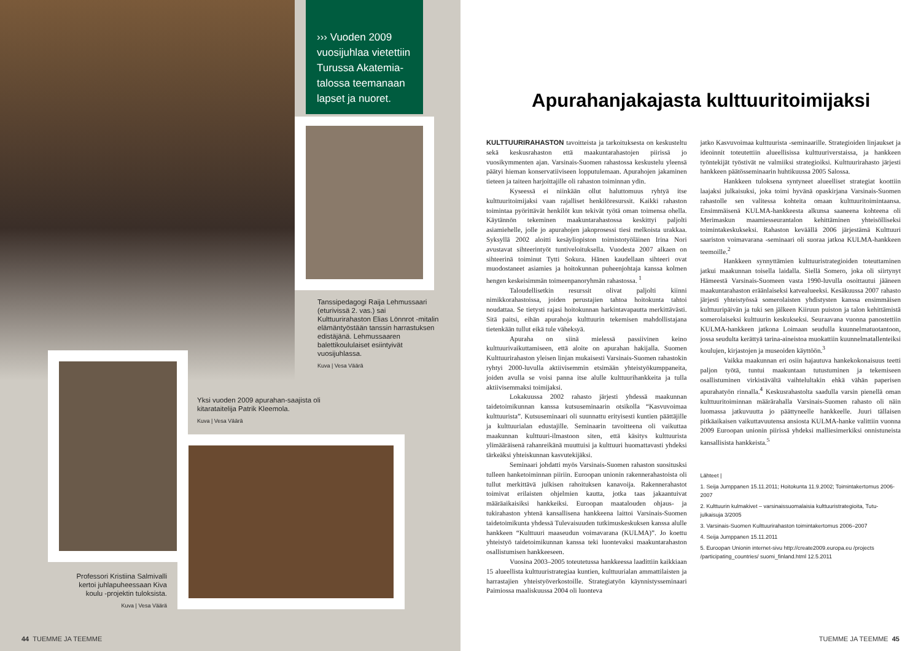››› Vuoden 2009 vuosijuhlaa vietettiin Turussa Akatemia-talossa teemanaan lapset ja nuoret.
Tanssipedagogi Raija Lehmussaari (eturivissä 2. vas.) sai Kulttuurirahaston Elias Lönnrot -mitalin elämäntyöstään tanssin harrastuksen edistäjänä. Lehmussaaren balettikoululaiset esiintyivät vuosijuhlassa.
Kuva | Vesa Väärä
Yksi vuoden 2009 apurahan-saajista oli kitarataitelija Patrik Kleemola.
Kuva | Vesa Väärä
Professori Kristiina Salmivalli kertoi juhlapuheessaan Kiva koulu -projektin tuloksista.
Kuva | Vesa Väärä
44 TUEMME JA TEEMME
Apurahanjakajasta kulttuuritoimijaksi
KULTTUURIRAHASTON tavoitteista ja tarkoituksesta on keskusteltu sekä keskusrahaston että maakuntarahastojen piirissä jo vuosikymmenten ajan. Varsinais-Suomen rahastossa keskustelu yleensä päätyi hieman konservatiiviseen lopputulemaan. Apurahojen jakaminen tieteen ja taiteen harjoittajille oli rahaston toiminnan ydin.
Kyseessä ei niinkään ollut haluttomuus ryhtyä itse kulttuuritoimijaksi vaan rajalliset henkilöresurssit. Kaikki rahaston toimintaa pyörittävät henkilöt kun tekivät työtä oman toimensa ohella. Käytännön tekeminen maakuntarahastossa keskittyi paljolti asiamiehelle, jolle jo apurahojen jakoprosessi tiesi melkoista urakkaa. Syksyllä 2002 aloitti kesäyliopiston toimistotyöläinen Irina Nori avustavat sihteerintyöt tuntiveloituksella. Vuodesta 2007 alkaen on sihteerinä toiminut Tytti Sokura. Hänen kaudellaan sihteeri ovat muodostaneet asiamies ja hoitokunnan puheenjohtaja kanssa kolmen hengen keskeisimmän toimeenpanoryhmän rahastossa. <sup>1</sup>
Taloudellisetkin resurssit olivat paljolti kiinni nimikkorahastoissa, joiden perustajien tahtoa hoitokunta tahtoi noudattaa. Se tietysti rajasi hoitokunnan harkintavapautta merkittävästi. Sitä paitsi, eihän apurahoja kulttuurin tekemisen mahdollistajana tietenkään tullut eikä tule väheksyä.
Apuraha on siinä mielessä passiivinen keino kulttuurivaikuttamiseen, että aloite on apurahan hakijalla. Suomen Kulttuurirahaston yleisen linjan mukaisesti Varsinais-Suomen rahastokin ryhtyi 2000-luvulla aktiivisemmin etsimään yhteistyökumppaneita, joiden avulla se voisi panna itse alulle kulttuurihankkeita ja tulla aktiivisemmaksi toimijaksi.
Lokakuussa 2002 rahasto järjesti yhdessä maakunnan taidetoimikunnan kanssa kutsuseminaarin otsikolla “Kasvuvoimaa kulttuurista”. Kutsuseminaari oli suunnattu erityisesti kuntien päättäjille ja kulttuurialan edustajille. Seminaarin tavoitteena oli vaikuttaa maakunnan kulttuuri-ilmastoon siten, että käsitys kulttuurista ylimääräisenä rahanreikänä muuttuisi ja kulttuuri huomattavasti yhdeksi tärkeäksi yhteiskunnan kasvutekijäksi.
Seminaari johdatti myös Varsinais-Suomen rahaston suositusksi tulleen hanketoiminnan piiriin. Euroopan unionin rakennerahastoista oli tullut merkittävä julkisen rahoituksen kanavoija. Rakennerahastot toimivat erilaisten ohjelmien kautta, jotka taas jakaantuivat määräaikaisiksi hankkeiksi. Euroopan maatalouden ohjaus- ja tukirahaston yhtenä kansallisena hankkeena laittoi Varsinais-Suomen taidetoimikunta yhdessä Tulevaisuuden tutkimuskeskuksen kanssa alulle hankkeen “Kulttuuri maaseudun voimavarana (KULMA)”. Jo koettu yhteistyö taidetoimikunnan kanssa teki luontevaksi maakuntarahaston osallistumisen hankkeeseen.
Vuosina 2003–2005 toteutetussa hankkeessa laadittiin kaikkiaan 15 alueellista kulttuuristrategiaa kuntien, kulttuurialan ammattilaisten ja harrastajien yhteistyöverkostoille. Strategiatyön käynnistysseminaari Paimiossa maaliskuussa 2004 oli luonteva
jatko Kasvuvoimaa kulttuurista -seminaarille. Strategioiden linjaukset ja ideoinnit toteutettiin alueellisissa kulttuuriverstaissa, ja hankkeen työntekijät työstivät ne valmiiksi strategioiksi. Kulttuurirahasto järjesti hankkeen päätösseminaarin huhtikuussa 2005 Salossa.
Hankkeen tuloksena syntyneet alueelliset strategiat koottiin laajaksi julkaisuksi, joka toimi hyvänä opaskirjana Varsinais-Suomen rahastolle sen valitessa kohteita omaan kulttuuritoimintaansa. Ensimmäisenä KULMA-hankkeesta alkunsa saaneena kohteena oli Merimaskun maamiesseurantalon kehittäminen yhteisölliseksi toimintakeskukseksi. Rahaston keväällä 2006 järjestämä Kulttuuri saariston voimavarana -seminaari oli suoraa jatkoa KULMA-hankkeen teemoille.<sup>2</sup>
Hankkeen synnyttämien kulttuuristrategioiden toteuttaminen jatkui maakunnan toisella laidalla. Siellä Somero, joka oli siirtynyt Hämeestä Varsinais-Suomeen vasta 1990-luvulla osoittautui jääneen maakuntarahaston eräänlaiseksi katvealueeksi. Kesäkuussa 2007 rahasto järjesti yhteistyössä somerolaisten yhdistysten kanssa ensimmäisen kulttuuripäivän ja tuki sen jälkeen Kiiruun puiston ja talon kehittämistä somerolaiseksi kulttuurin keskukseksi. Seuraavana vuonna panostettiin KULMA-hankkeen jatkona Loimaan seudulla kuunnelmatuotantoon, jossa seudulta kerättyä tarina-aineistoa muokattiin kuunnelmatallenteiksi koulujen, kirjastojen ja museoiden käyttöön.<sup>3</sup>
Vaikka maakunnan eri osiin hajautuva hankekokonaisuus teetti paljon työtä, tuntui maakuntaan tutustuminen ja tekemiseen osallistuminen virkistävältä vaihtelultakin ehkä vähän paperisen apurahatyön rinnalla.<sup>4</sup> Keskusrahastolta saadulla varsin pienellä oman kulttuuritoiminnan määrärahalla Varsinais-Suomen rahasto oli näin luomassa jatkuvuutta jo päättyneelle hankkeelle. Juuri tällaisen pitkäaikaisen vaikuttavuutensa ansiosta KULMA-hanke valittiin vuonna 2009 Euroopan unionin piirissä yhdeksi malliesimerkiksi onnistuneista kansallisista hankkeista.<sup>5</sup>
Lähteet |
1. Seija Jumppanen 15.11.2011; Hoitokunta 11.9.2002; Toimintakertomus 2006-2007
2. Kulttuurin kulmakivet – varsinaissuomalaisia kulttuuristrategioita, Tutu-julkaisuja 3/2005
3. Varsinais-Suomen Kulttuurirahaston toimintakertomus 2006–2007
4. Seija Jumppanen 15.11.2011
5. Euroopan Unionin internet-sivu http://create2009.europa.eu /projects /participating_countries/ suomi_finland.html 12.5.2011
TUEMME JA TEEMME 45